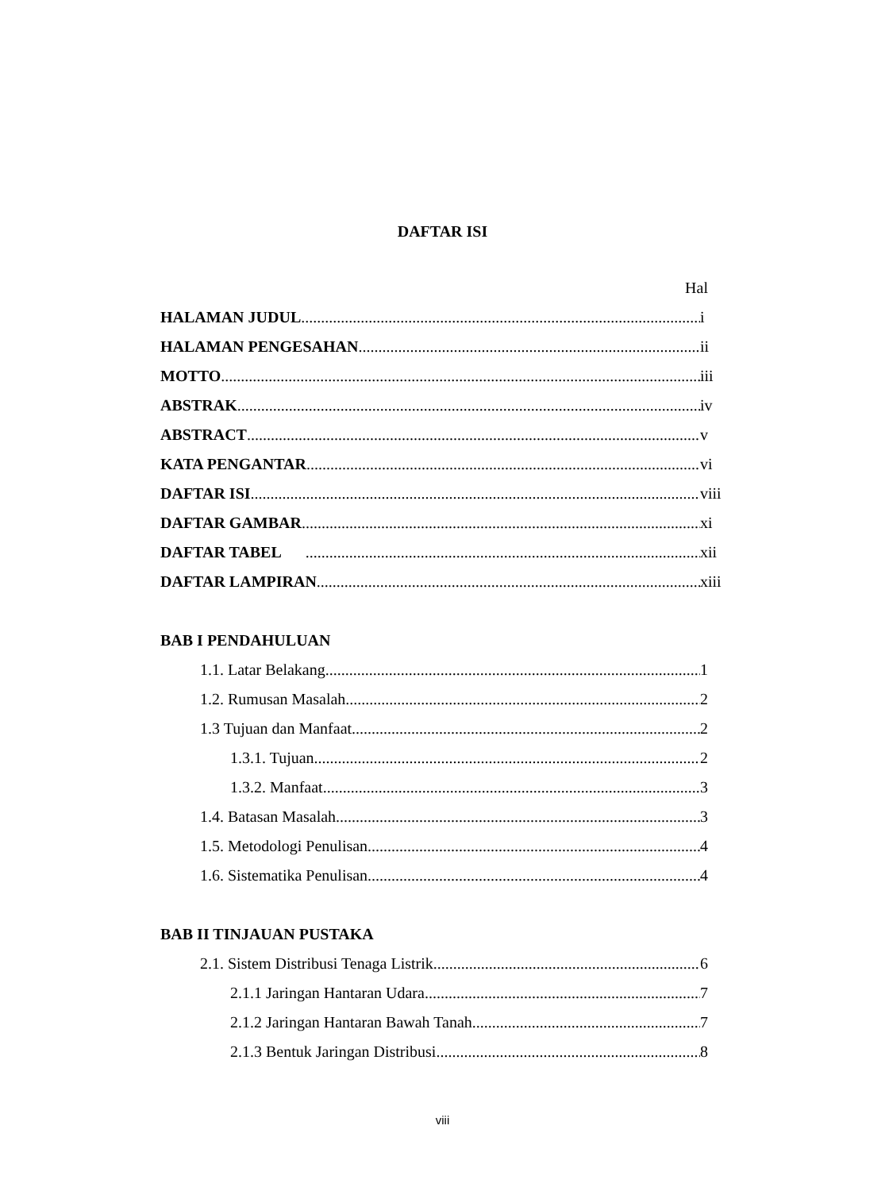DAFTAR ISI
Hal
HALAMAN JUDUL i
HALAMAN PENGESAHAN ii
MOTTO iii
ABSTRAK iv
ABSTRACT v
KATA PENGANTAR vi
DAFTAR ISI viii
DAFTAR GAMBAR xi
DAFTAR TABEL xii
DAFTAR LAMPIRAN xiii
BAB I PENDAHULUAN
1.1. Latar Belakang 1
1.2. Rumusan Masalah. 2
1.3 Tujuan dan Manfaat. 2
1.3.1. Tujuan 2
1.3.2. Manfaat 3
1.4. Batasan Masalah 3
1.5. Metodologi Penulisan 4
1.6. Sistematika Penulisan 4
BAB II TINJAUAN PUSTAKA
2.1. Sistem Distribusi Tenaga Listrik 6
2.1.1 Jaringan Hantaran Udara 7
2.1.2 Jaringan Hantaran Bawah Tanah 7
2.1.3 Bentuk Jaringan Distribusi 8
viii